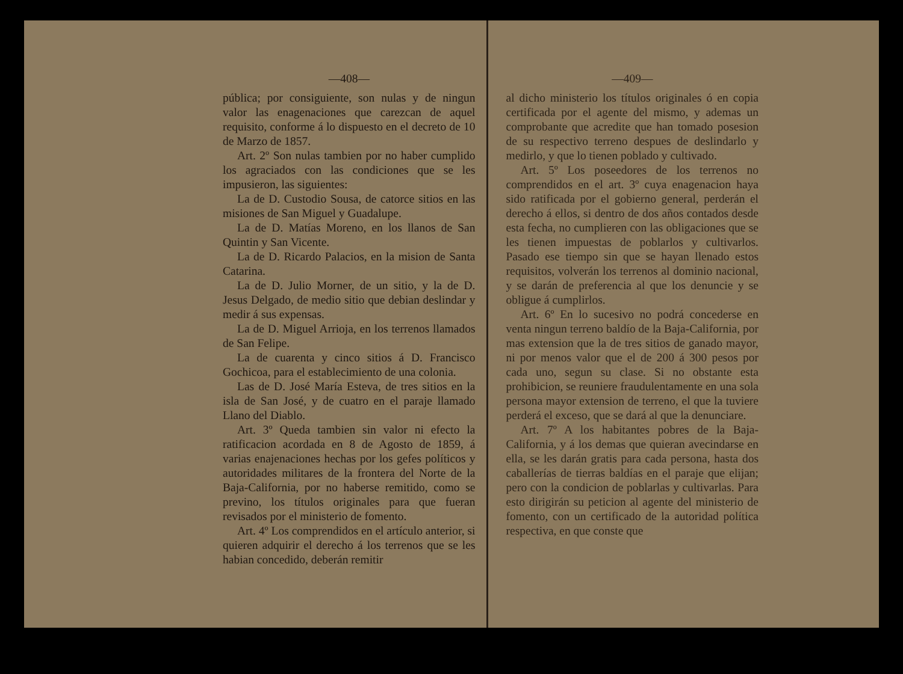—408—
pública; por consiguiente, son nulas y de ningun valor las enagenaciones que carezcan de aquel requisito, conforme á lo dispuesto en el decreto de 10 de Marzo de 1857.
Art. 2º Son nulas tambien por no haber cumplido los agraciados con las condiciones que se les impusieron, las siguientes:
La de D. Custodio Sousa, de catorce sitios en las misiones de San Miguel y Guadalupe.
La de D. Matías Moreno, en los llanos de San Quintin y San Vicente.
La de D. Ricardo Palacios, en la mision de Santa Catarina.
La de D. Julio Morner, de un sitio, y la de D. Jesus Delgado, de medio sitio que debian deslindar y medir á sus expensas.
La de D. Miguel Arrioja, en los terrenos llamados de San Felipe.
La de cuarenta y cinco sitios á D. Francisco Gochicoa, para el establecimiento de una colonia.
Las de D. José María Esteva, de tres sitios en la isla de San José, y de cuatro en el paraje llamado Llano del Diablo.
Art. 3º Queda tambien sin valor ni efecto la ratificacion acordada en 8 de Agosto de 1859, á varias enajenaciones hechas por los gefes políticos y autoridades militares de la frontera del Norte de la Baja-California, por no haberse remitido, como se previno, los títulos originales para que fueran revisados por el ministerio de fomento.
Art. 4º Los comprendidos en el artículo anterior, si quieren adquirir el derecho á los terrenos que se les habian concedido, deberán remitir
—409—
al dicho ministerio los títulos originales ó en copia certificada por el agente del mismo, y ademas un comprobante que acredite que han tomado posesion de su respectivo terreno despues de deslindarlo y medirlo, y que lo tienen poblado y cultivado.
Art. 5º Los poseedores de los terrenos no comprendidos en el art. 3º cuya enagenacion haya sido ratificada por el gobierno general, perderán el derecho á ellos, si dentro de dos años contados desde esta fecha, no cumplieren con las obligaciones que se les tienen impuestas de poblarlos y cultivarlos. Pasado ese tiempo sin que se hayan llenado estos requisitos, volverán los terrenos al dominio nacional, y se darán de preferencia al que los denuncie y se obligue á cumplirlos.
Art. 6º En lo sucesivo no podrá concederse en venta ningun terreno baldío de la Baja-California, por mas extension que la de tres sitios de ganado mayor, ni por menos valor que el de 200 á 300 pesos por cada uno, segun su clase. Si no obstante esta prohibicion, se reuniere fraudulentamente en una sola persona mayor extension de terreno, el que la tuviere perderá el exceso, que se dará al que la denunciare.
Art. 7º A los habitantes pobres de la Baja-California, y á los demas que quieran avecindarse en ella, se les darán gratis para cada persona, hasta dos caballerías de tierras baldías en el paraje que elijan; pero con la condicion de poblarlas y cultivarlas. Para esto dirigirán su peticion al agente del ministerio de fomento, con un certificado de la autoridad política respectiva, en que conste que